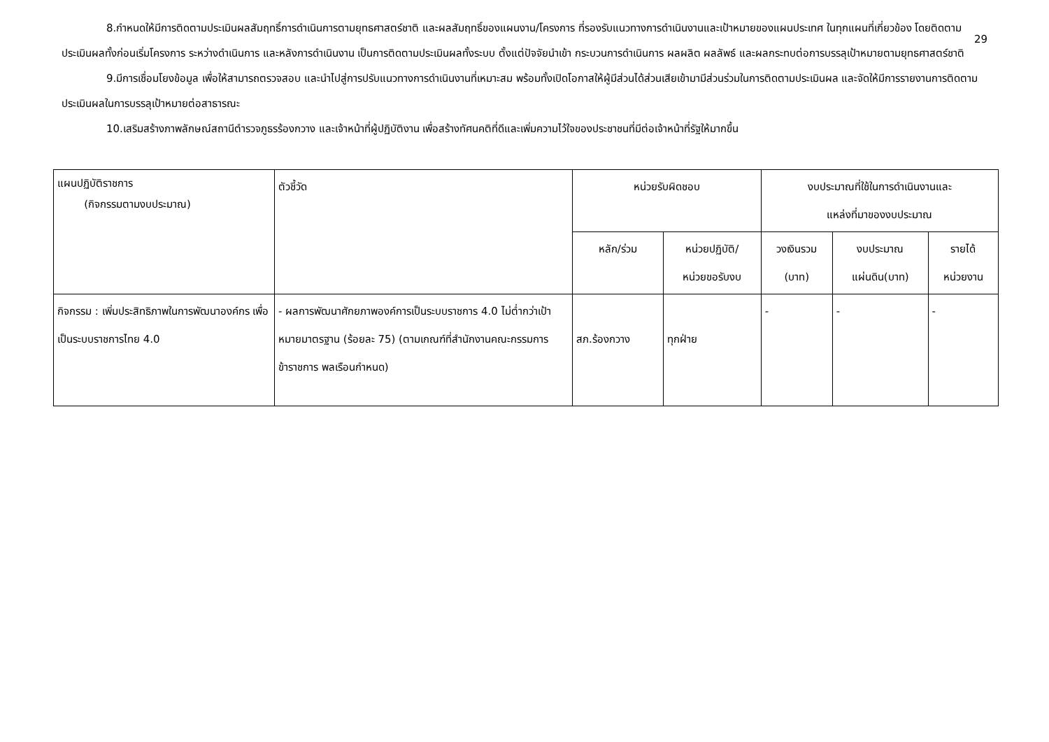8.กำหนดให้มีการติดตามประเมินผลสัมฤทธิ์การดำเนินการตามยุทธศาสตร์ชาติ และผลสัมฤทธิ์ของแผนงาน/โครงการ ที่รองรับแนวทางการดำเนินงานและเป้าหมายของแผนประเทศ ในทุกแผนที่เกี่ยวข้อง โดยติดตามประเมินผลทั้งก่อนเริ่มโครงการ ระหว่างดำเนินการ และหลังการดำเนินงาน เป็นการติดตามประเมินผลทั้งระบบ ตั้งแต่ปัจจัยนำเข้า กระบวนการดำเนินการ ผลผลิต ผลลัพธ์ และผลกระทบต่อการบรรลุเป้าหมายตามยุทธศาสตร์ชาติ
29
9.มีการเชื่อมโยงข้อมูล เพื่อให้สามารถตรวจสอบ และนำไปสู่การปรับแนวทางการดำเนินงานที่เหมาะสม พร้อมทั้งเปิดโอกาสให้ผู้มีส่วนได้ส่วนเสียเข้ามามีส่วนร่วมในการติดตามประเมินผล และจัดให้มีการรายงานการติดตามประเมินผลในการบรรลุเป้าหมายต่อสาธารณะ
10.เสริมสร้างภาพลักษณ์สถานีตำรวจภูธรร้องกวาง และเจ้าหน้าที่ผู้ปฏิบัติงาน เพื่อสร้างทัศนคติที่ดีและเพิ่มความไว้ใจของประชาชนที่มีต่อเจ้าหน้าที่รัฐให้มากขึ้น
| แผนปฏิบัติราชการ (กิจกรรมตามงบประมาณ) | ตัวชี้วัด | หน่วยรับผิดชอบ | | งบประมาณที่ใช้ในการดำเนินงานและ แหล่งที่มาของงบประมาณ | | |
| --- | --- | --- | --- | --- | --- | --- |
| | | หลัก/ร่วม | หน่วยปฏิบัติ/ หน่วยขอรับงบ | วงเงินรวม (บาท) | งบประมาณ แผ่นดิน(บาท) | รายได้ หน่วยงาน |
| กิจกรรม : เพิ่มประสิทธิภาพในการพัฒนาองค์กร เพื่อเป็นระบบราชการไทย 4.0 | - ผลการพัฒนาศักยภาพองค์การเป็นระบบราชการ 4.0 ไม่ต่ำกว่าเป้าหมายมาตรฐาน (ร้อยละ 75) (ตามเกณฑ์ที่สำนักงานคณะกรรมการข้าราชการ พลเรือนกำหนด) | สภ.ร้องกวาง | ทุกฝ่าย | - | - | - |